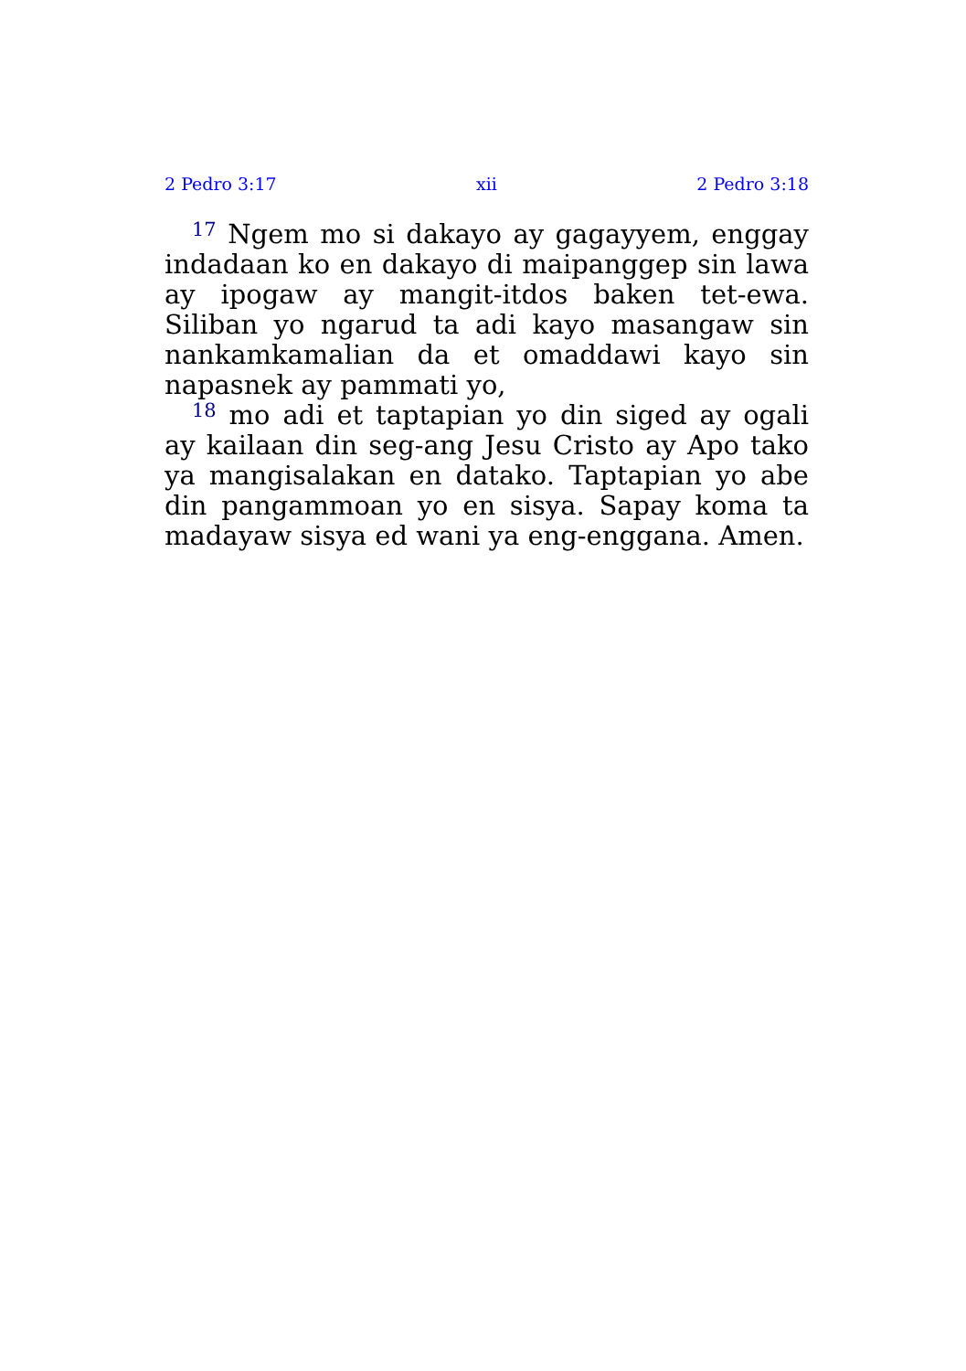2 Pedro 3:17 xii 2 Pedro 3:18
<sup>17</sup> Ngem mo si dakayo ay gagayyem, enggay indadaan ko en dakayo di maipanggep sin lawa ay ipogaw ay mangit-itdos baken tet-ewa. Siliban yo ngarud ta adi kayo masangaw sin nankamka­malian da et omaddawi kayo sin napasnek ay pammati yo,
<sup>18</sup> mo adi et taptapian yo din siged ay ogali ay kailaan din seg-ang Jesu Cristo ay Apo tako ya mangisalakan en datako. Taptapian yo abe din pangammoan yo en sisya. Sapay koma ta madayaw sisya ed wani ya eng-enggana. Amen.